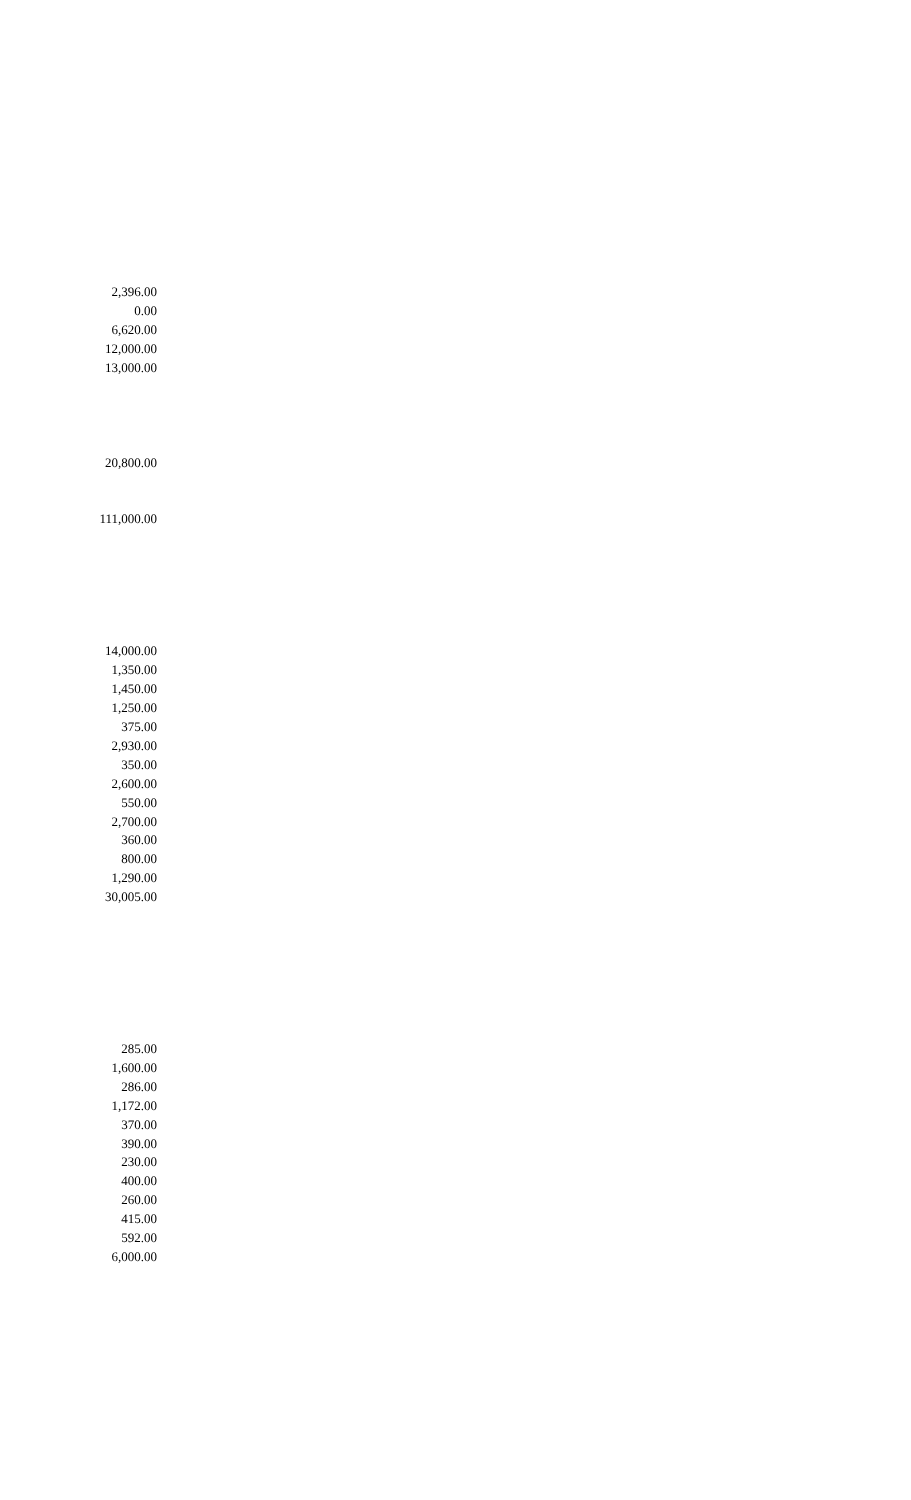2,396.00
0.00
6,620.00
12,000.00
13,000.00
20,800.00
111,000.00
14,000.00
1,350.00
1,450.00
1,250.00
375.00
2,930.00
350.00
2,600.00
550.00
2,700.00
360.00
800.00
1,290.00
30,005.00
285.00
1,600.00
286.00
1,172.00
370.00
390.00
230.00
400.00
260.00
415.00
592.00
6,000.00